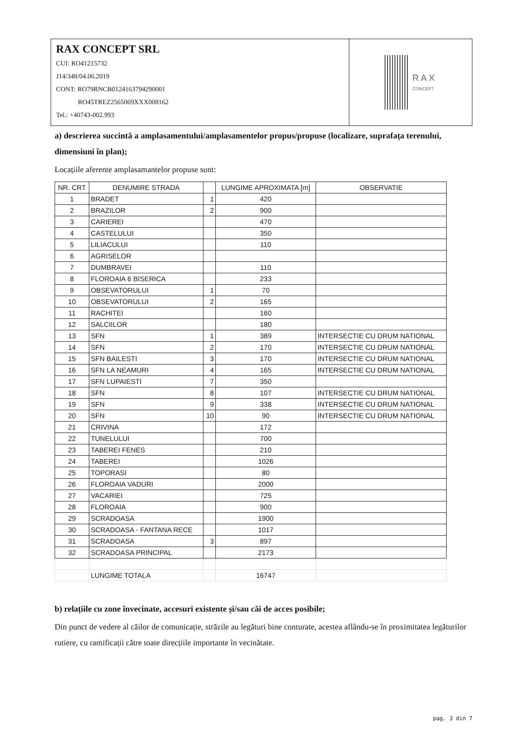RAX CONCEPT SRL
CUI: RO41215732
J14/348/04.06.2019
CONT: RO79RNCB0124163794290001
RO45TREZ2565069XXX008162
Tel.: +40743-002.993
RAX
CONCEPT
a) descrierea succintă a amplasamentului/amplasamentelor propus/propuse (localizare, suprafața terenului, dimensiuni în plan);
Locațiile aferente amplasamantelor propuse sunt:
| NR. CRT | DENUMIRE STRADA | | LUNGIME APROXIMATA [m] | OBSERVATIE |
| --- | --- | --- | --- | --- |
| 1 | BRADET | 1 | 420 | |
| 2 | BRAZILOR | 2 | 900 | |
| 3 | CARIEREI | | 470 | |
| 4 | CASTELULUI | | 350 | |
| 5 | LILIACULUI | | 110 | |
| 6 | AGRISELOR | | | |
| 7 | DUMBRAVEI | | 110 | |
| 8 | FLOROAIA 6 BISERICA | | 233 | |
| 9 | OBSEVATORULUI | 1 | 70 | |
| 10 | OBSEVATORULUI | 2 | 165 | |
| 11 | RACHITEI | | 160 | |
| 12 | SALCIILOR | | 180 | |
| 13 | SFN | 1 | 389 | INTERSECTIE CU DRUM NATIONAL |
| 14 | SFN | 2 | 170 | INTERSECTIE CU DRUM NATIONAL |
| 15 | SFN BAILESTI | 3 | 170 | INTERSECTIE CU DRUM NATIONAL |
| 16 | SFN LA NEAMURI | 4 | 165 | INTERSECTIE CU DRUM NATIONAL |
| 17 | SFN LUPAIESTI | 7 | 350 | |
| 18 | SFN | 8 | 107 | INTERSECTIE CU DRUM NATIONAL |
| 19 | SFN | 9 | 338 | INTERSECTIE CU DRUM NATIONAL |
| 20 | SFN | 10 | 90 | INTERSECTIE CU DRUM NATIONAL |
| 21 | CRIVINA | | 172 | |
| 22 | TUNELULUI | | 700 | |
| 23 | TABEREI FENES | | 210 | |
| 24 | TABEREI | | 1026 | |
| 25 | TOPORASI | | 80 | |
| 26 | FLOROAIA VADURI | | 2000 | |
| 27 | VACARIEI | | 725 | |
| 28 | FLOROAIA | | 900 | |
| 29 | SCRADOASA | | 1900 | |
| 30 | SCRADOASA - FANTANA RECE | | 1017 | |
| 31 | SCRADOASA | 3 | 897 | |
| 32 | SCRADOASA PRINCIPAL | | 2173 | |
| | LUNGIME TOTALA | | 16747 | |
b) relațiile cu zone învecinate, accesuri existente și/sau căi de acces posibile;
Din punct de vedere al căilor de comunicație, străzile au legături bine conturate, acestea aflându-se în proximitatea legăturilor rutiere, cu ramificații către toate direcțiile importante în vecinătate.
pag. 3 din 7